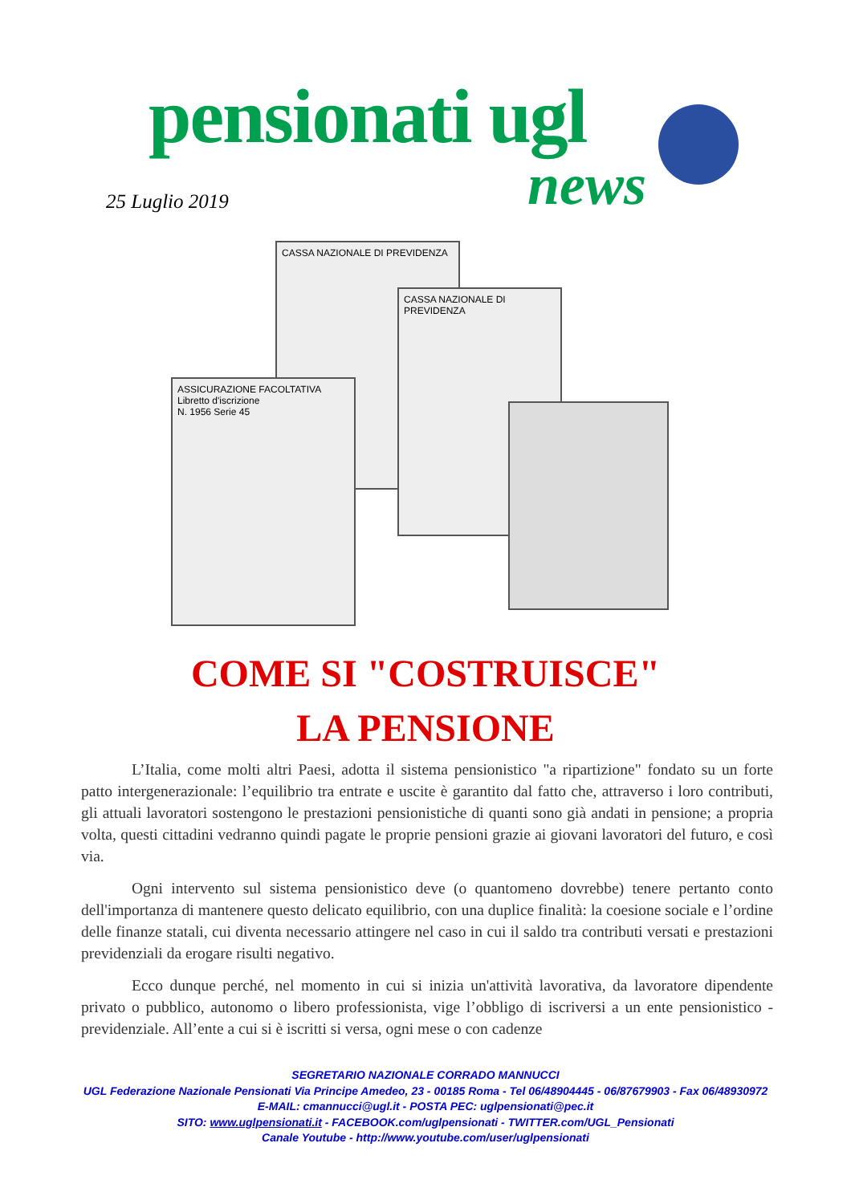pensionati ugl
25 Luglio 2019 news
CASSA NAZIONALE DI PREVIDENZA
ASSICURAZIONE FACOLTATIVA
Libretto d'iscrizione
N. 1956 Serie 45
CASSA NAZIONALE DI PREVIDENZA
COME SI "COSTRUISCE"
LA PENSIONE
L’Italia, come molti altri Paesi, adotta il sistema pensionistico "a ripartizione" fondato su un forte patto intergenerazionale: l’equilibrio tra entrate e uscite è garantito dal fatto che, attraverso i loro contributi, gli attuali lavoratori sostengono le prestazioni pensionistiche di quanti sono già andati in pensione; a propria volta, questi cittadini vedranno quindi pagate le proprie pensioni grazie ai giovani lavoratori del futuro, e così via.
Ogni intervento sul sistema pensionistico deve (o quantomeno dovrebbe) tenere pertanto conto dell'importanza di mantenere questo delicato equilibrio, con una duplice finalità: la coesione sociale e l’ordine delle finanze statali, cui diventa necessario attingere nel caso in cui il saldo tra contributi versati e prestazioni previdenziali da erogare risulti negativo.
Ecco dunque perché, nel momento in cui si inizia un'attività lavorativa, da lavoratore dipendente privato o pubblico, autonomo o libero professionista, vige l’obbligo di iscriversi a un ente pensionistico - previdenziale. All’ente a cui si è iscritti si versa, ogni mese o con cadenze
SEGRETARIO NAZIONALE CORRADO MANNUCCI
UGL Federazione Nazionale Pensionati Via Principe Amedeo, 23 - 00185 Roma - Tel 06/48904445 - 06/87679903 - Fax 06/48930972
E-MAIL: cmannucci@ugl.it - POSTA PEC: uglpensionati@pec.it
SITO: www.uglpensionati.it - FACEBOOK.com/uglpensionati - TWITTER.com/UGL_Pensionati
Canale Youtube - http://www.youtube.com/user/uglpensionati